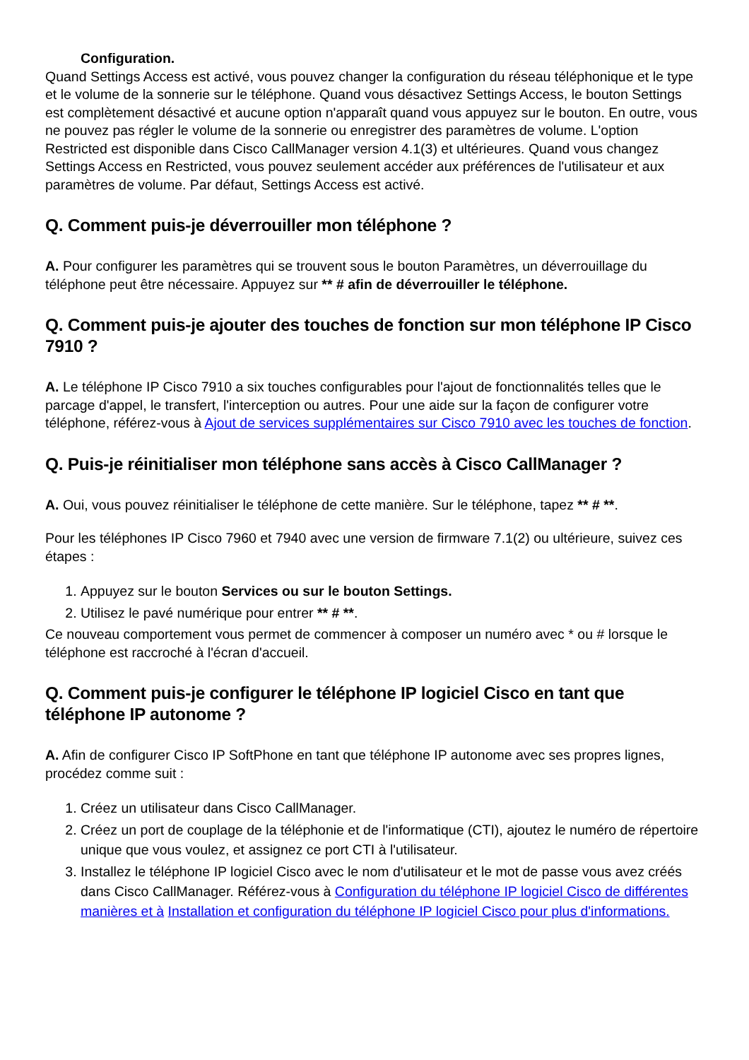Configuration.
Quand Settings Access est activé, vous pouvez changer la configuration du réseau téléphonique et le type et le volume de la sonnerie sur le téléphone. Quand vous désactivez Settings Access, le bouton Settings est complètement désactivé et aucune option n'apparaît quand vous appuyez sur le bouton. En outre, vous ne pouvez pas régler le volume de la sonnerie ou enregistrer des paramètres de volume. L'option Restricted est disponible dans Cisco CallManager version 4.1(3) et ultérieures. Quand vous changez Settings Access en Restricted, vous pouvez seulement accéder aux préférences de l'utilisateur et aux paramètres de volume. Par défaut, Settings Access est activé.
Q. Comment puis-je déverrouiller mon téléphone ?
A. Pour configurer les paramètres qui se trouvent sous le bouton Paramètres, un déverrouillage du téléphone peut être nécessaire. Appuyez sur ** # afin de déverrouiller le téléphone.
Q. Comment puis-je ajouter des touches de fonction sur mon téléphone IP Cisco 7910 ?
A. Le téléphone IP Cisco 7910 a six touches configurables pour l'ajout de fonctionnalités telles que le parcage d'appel, le transfert, l'interception ou autres. Pour une aide sur la façon de configurer votre téléphone, référez-vous à Ajout de services supplémentaires sur Cisco 7910 avec les touches de fonction.
Q. Puis-je réinitialiser mon téléphone sans accès à Cisco CallManager ?
A. Oui, vous pouvez réinitialiser le téléphone de cette manière. Sur le téléphone, tapez ** # **.
Pour les téléphones IP Cisco 7960 et 7940 avec une version de firmware 7.1(2) ou ultérieure, suivez ces étapes :
1. Appuyez sur le bouton Services ou sur le bouton Settings.
2. Utilisez le pavé numérique pour entrer ** # **.
Ce nouveau comportement vous permet de commencer à composer un numéro avec * ou # lorsque le téléphone est raccroché à l'écran d'accueil.
Q. Comment puis-je configurer le téléphone IP logiciel Cisco en tant que téléphone IP autonome ?
A. Afin de configurer Cisco IP SoftPhone en tant que téléphone IP autonome avec ses propres lignes, procédez comme suit :
1. Créez un utilisateur dans Cisco CallManager.
2. Créez un port de couplage de la téléphonie et de l'informatique (CTI), ajoutez le numéro de répertoire unique que vous voulez, et assignez ce port CTI à l'utilisateur.
3. Installez le téléphone IP logiciel Cisco avec le nom d'utilisateur et le mot de passe vous avez créés dans Cisco CallManager. Référez-vous à Configuration du téléphone IP logiciel Cisco de différentes manières et à Installation et configuration du téléphone IP logiciel Cisco pour plus d'informations.